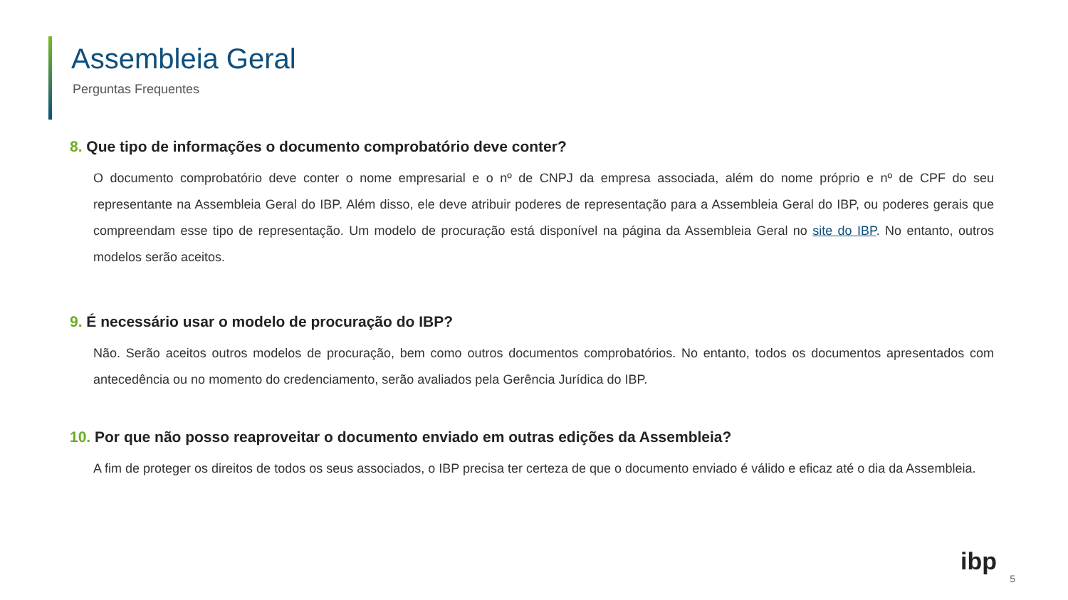Assembleia Geral
Perguntas Frequentes
8. Que tipo de informações o documento comprobatório deve conter?
O documento comprobatório deve conter o nome empresarial e o nº de CNPJ da empresa associada, além do nome próprio e nº de CPF do seu representante na Assembleia Geral do IBP. Além disso, ele deve atribuir poderes de representação para a Assembleia Geral do IBP, ou poderes gerais que compreendam esse tipo de representação. Um modelo de procuração está disponível na página da Assembleia Geral no site do IBP. No entanto, outros modelos serão aceitos.
9. É necessário usar o modelo de procuração do IBP?
Não. Serão aceitos outros modelos de procuração, bem como outros documentos comprobatórios. No entanto, todos os documentos apresentados com antecedência ou no momento do credenciamento, serão avaliados pela Gerência Jurídica do IBP.
10. Por que não posso reaproveitar o documento enviado em outras edições da Assembleia?
A fim de proteger os direitos de todos os seus associados, o IBP precisa ter certeza de que o documento enviado é válido e eficaz até o dia da Assembleia.
ibp
5